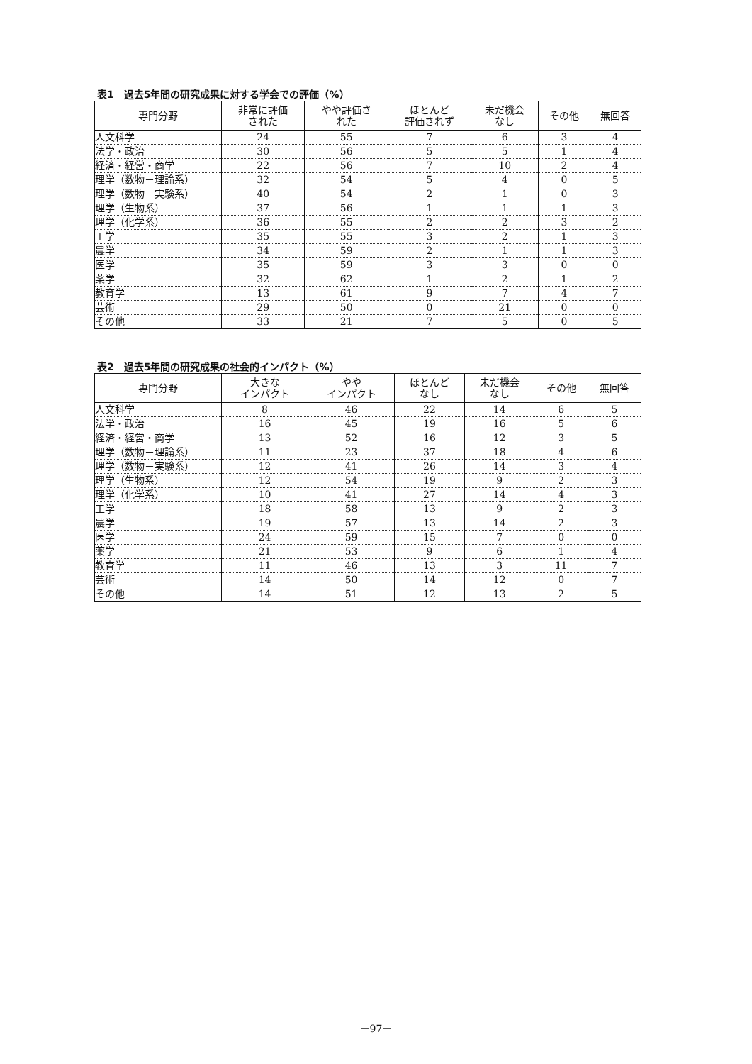表1　過去5年間の研究成果に対する学会での評価（%）
| 専門分野 | 非常に評価 された | やや評価さ れた | ほとんど 評価されず | 未だ機会 なし | その他 | 無回答 |
| --- | --- | --- | --- | --- | --- | --- |
| 人文科学 | 24 | 55 | 7 | 6 | 3 | 4 |
| 法学・政治 | 30 | 56 | 5 | 5 | 1 | 4 |
| 経済・経営・商学 | 22 | 56 | 7 | 10 | 2 | 4 |
| 理学（数物－理論系） | 32 | 54 | 5 | 4 | 0 | 5 |
| 理学（数物－実験系） | 40 | 54 | 2 | 1 | 0 | 3 |
| 理学（生物系） | 37 | 56 | 1 | 1 | 1 | 3 |
| 理学（化学系） | 36 | 55 | 2 | 2 | 3 | 2 |
| 工学 | 35 | 55 | 3 | 2 | 1 | 3 |
| 農学 | 34 | 59 | 2 | 1 | 1 | 3 |
| 医学 | 35 | 59 | 3 | 3 | 0 | 0 |
| 薬学 | 32 | 62 | 1 | 2 | 1 | 2 |
| 教育学 | 13 | 61 | 9 | 7 | 4 | 7 |
| 芸術 | 29 | 50 | 0 | 21 | 0 | 0 |
| その他 | 33 | 21 | 7 | 5 | 0 | 5 |
表2　過去5年間の研究成果の社会的インパクト（%）
| 専門分野 | 大きな インパクト | やや インパクト | ほとんど なし | 未だ機会 なし | その他 | 無回答 |
| --- | --- | --- | --- | --- | --- | --- |
| 人文科学 | 8 | 46 | 22 | 14 | 6 | 5 |
| 法学・政治 | 16 | 45 | 19 | 16 | 5 | 6 |
| 経済・経営・商学 | 13 | 52 | 16 | 12 | 3 | 5 |
| 理学（数物－理論系） | 11 | 23 | 37 | 18 | 4 | 6 |
| 理学（数物－実験系） | 12 | 41 | 26 | 14 | 3 | 4 |
| 理学（生物系） | 12 | 54 | 19 | 9 | 2 | 3 |
| 理学（化学系） | 10 | 41 | 27 | 14 | 4 | 3 |
| 工学 | 18 | 58 | 13 | 9 | 2 | 3 |
| 農学 | 19 | 57 | 13 | 14 | 2 | 3 |
| 医学 | 24 | 59 | 15 | 7 | 0 | 0 |
| 薬学 | 21 | 53 | 9 | 6 | 1 | 4 |
| 教育学 | 11 | 46 | 13 | 3 | 11 | 7 |
| 芸術 | 14 | 50 | 14 | 12 | 0 | 7 |
| その他 | 14 | 51 | 12 | 13 | 2 | 5 |
－97－